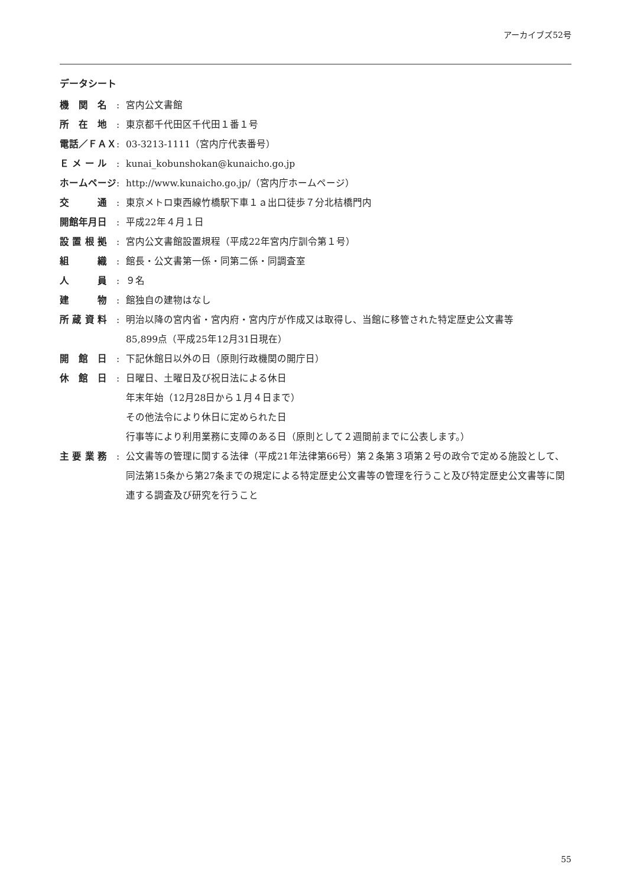アーカイブズ52号
データシート
| 機 関 名 | : | 宮内公文書館 |
| 所 在 地 | : | 東京都千代田区千代田１番１号 |
| 電話／ＦＡＸ | : | 03-3213-1111（宮内庁代表番号） |
| Ｅ メ ー ル | : | kunai_kobunshokan@kunaicho.go.jp |
| ホームページ | : | http://www.kunaicho.go.jp/（宮内庁ホームページ） |
| 交 通 | : | 東京メトロ東西線竹橋駅下車１ａ出口徒歩７分北桔橋門内 |
| 開館年月日 | : | 平成22年４月１日 |
| 設 置 根 拠 | : | 宮内公文書館設置規程（平成22年宮内庁訓令第１号） |
| 組 織 | : | 館長・公文書第一係・同第二係・同調査室 |
| 人 員 | : | ９名 |
| 建 物 | : | 館独自の建物はなし |
| 所 蔵 資 料 | : | 明治以降の宮内省・宮内府・宮内庁が作成又は取得し、当館に移管された特定歴史公文書等 85,899点（平成25年12月31日現在） |
| 開 館 日 | : | 下記休館日以外の日（原則行政機関の開庁日） |
| 休 館 日 | : | 日曜日、土曜日及び祝日法による休日 年末年始（12月28日から１月４日まで） その他法令により休日に定められた日 行事等により利用業務に支障のある日（原則として２週間前までに公表します。） |
| 主 要 業 務 | : | 公文書等の管理に関する法律（平成21年法律第66号）第２条第３項第２号の政令で定める施設として、同法第15条から第27条までの規定による特定歴史公文書等の管理を行うこと及び特定歴史公文書等に関連する調査及び研究を行うこと |
55